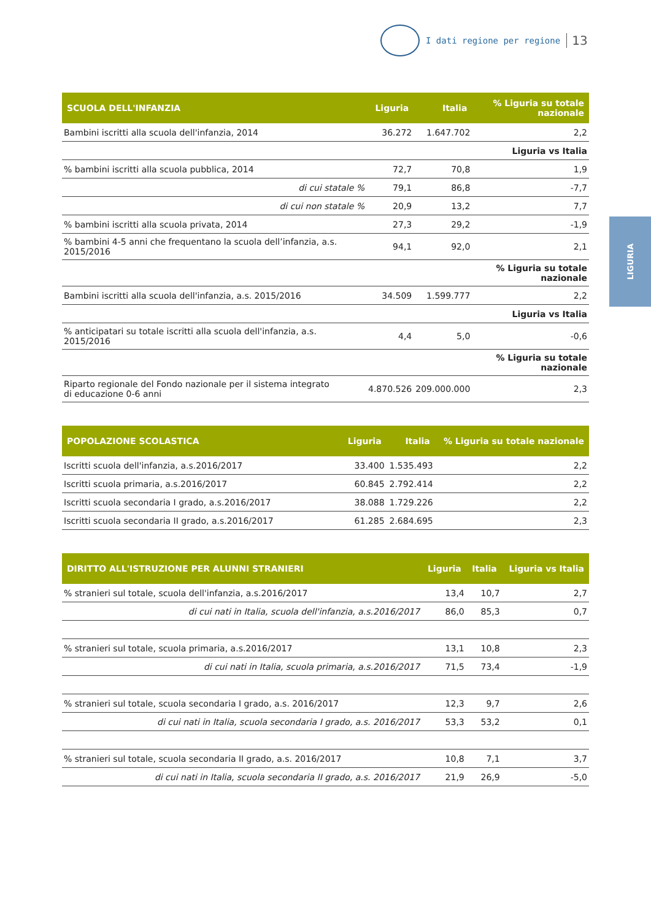I dati regione per regione 13
LIGURIA
| SCUOLA DELL'INFANZIA | Liguria | Italia | % Liguria su totale nazionale |
| --- | --- | --- | --- |
| Bambini iscritti alla scuola dell'infanzia, 2014 | 36.272 | 1.647.702 | 2,2 |
| | | | Liguria vs Italia |
| % bambini iscritti alla scuola pubblica, 2014 | 72,7 | 70,8 | 1,9 |
| di cui statale % | 79,1 | 86,8 | -7,7 |
| di cui non statale % | 20,9 | 13,2 | 7,7 |
| % bambini iscritti alla scuola privata, 2014 | 27,3 | 29,2 | -1,9 |
| % bambini 4-5 anni che frequentano la scuola dell’infanzia, a.s. 2015/2016 | 94,1 | 92,0 | 2,1 |
| | | | % Liguria su totale nazionale |
| Bambini iscritti alla scuola dell'infanzia, a.s. 2015/2016 | 34.509 | 1.599.777 | 2,2 |
| | | | Liguria vs Italia |
| % anticipatari su totale iscritti alla scuola dell'infanzia, a.s. 2015/2016 | 4,4 | 5,0 | -0,6 |
| | | | % Liguria su totale nazionale |
| Riparto regionale del Fondo nazionale per il sistema integrato di educazione 0-6 anni | 4.870.526 | 209.000.000 | 2,3 |
| POPOLAZIONE SCOLASTICA | Liguria | Italia | % Liguria su totale nazionale |
| --- | --- | --- | --- |
| Iscritti scuola dell'infanzia, a.s.2016/2017 | 33.400 | 1.535.493 | 2,2 |
| Iscritti scuola primaria, a.s.2016/2017 | 60.845 | 2.792.414 | 2,2 |
| Iscritti scuola secondaria I grado, a.s.2016/2017 | 38.088 | 1.729.226 | 2,2 |
| Iscritti scuola secondaria II grado, a.s.2016/2017 | 61.285 | 2.684.695 | 2,3 |
| DIRITTO ALL'ISTRUZIONE PER ALUNNI STRANIERI | Liguria | Italia | Liguria vs Italia |
| --- | --- | --- | --- |
| % stranieri sul totale, scuola dell'infanzia, a.s.2016/2017 | 13,4 | 10,7 | 2,7 |
| di cui nati in Italia, scuola dell'infanzia, a.s.2016/2017 | 86,0 | 85,3 | 0,7 |
| % stranieri sul totale, scuola primaria, a.s.2016/2017 | 13,1 | 10,8 | 2,3 |
| di cui nati in Italia, scuola primaria, a.s.2016/2017 | 71,5 | 73,4 | -1,9 |
| % stranieri sul totale, scuola secondaria I grado, a.s. 2016/2017 | 12,3 | 9,7 | 2,6 |
| di cui nati in Italia, scuola secondaria I grado, a.s. 2016/2017 | 53,3 | 53,2 | 0,1 |
| % stranieri sul totale, scuola secondaria II grado, a.s. 2016/2017 | 10,8 | 7,1 | 3,7 |
| di cui nati in Italia, scuola secondaria II grado, a.s. 2016/2017 | 21,9 | 26,9 | -5,0 |